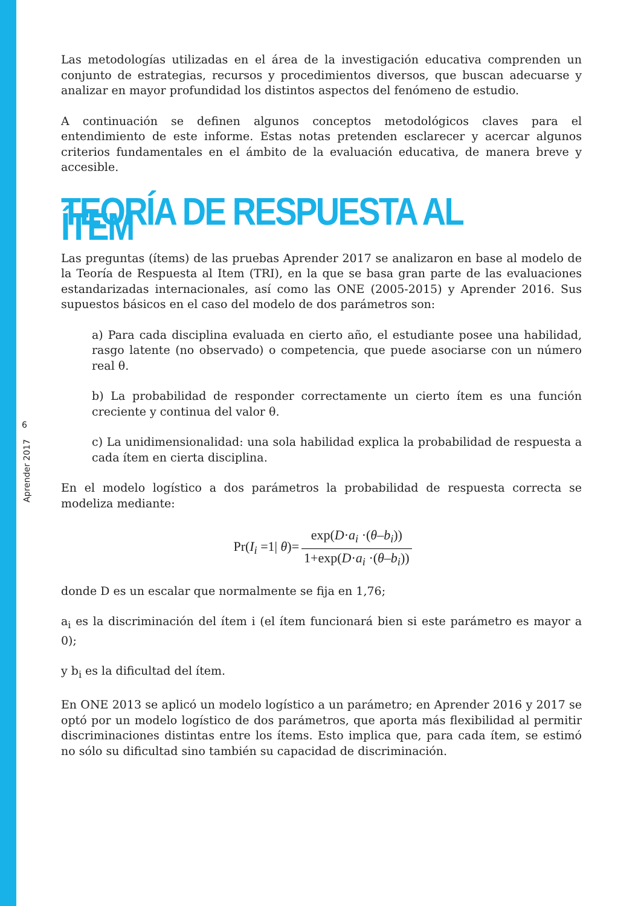6
Aprender 2017
Las metodologías utilizadas en el área de la investigación educativa comprenden un conjunto de estrategias, recursos y procedimientos diversos, que buscan adecuarse y analizar en mayor profundidad los distintos aspectos del fenómeno de estudio.
A continuación se definen algunos conceptos metodológicos claves para el entendimiento de este informe. Estas notas pretenden esclarecer y acercar algunos criterios fundamentales en el ámbito de la evaluación educativa, de manera breve y accesible.
TEORÍA DE RESPUESTA AL ÍTEM
Las preguntas (ítems) de las pruebas Aprender 2017 se analizaron en base al modelo de la Teoría de Respuesta al Item (TRI), en la que se basa gran parte de las evaluaciones estandarizadas internacionales, así como las ONE (2005-2015) y Aprender 2016. Sus supuestos básicos en el caso del modelo de dos parámetros son:
a) Para cada disciplina evaluada en cierto año, el estudiante posee una habilidad, rasgo latente (no observado) o competencia, que puede asociarse con un número real θ.
b) La probabilidad de responder correctamente un cierto ítem es una función creciente y continua del valor θ.
c) La unidimensionalidad: una sola habilidad explica la probabilidad de respuesta a cada ítem en cierta disciplina.
En el modelo logístico a dos parámetros la probabilidad de respuesta correcta se modeliza mediante:
| Pr( I<sub>i</sub> =1/ θ )= | exp( D · a<sub>i</sub> ·( θ – b<sub>i</sub>)) |
| | 1+exp( D · a<sub>i</sub> ·( θ – b<sub>i</sub>)) |
donde D es un escalar que normalmente se fija en 1,76;
a<sub>i</sub> es la discriminación del ítem i (el ítem funcionará bien si este parámetro es mayor a 0);
y b<sub>i</sub> es la dificultad del ítem.
En ONE 2013 se aplicó un modelo logístico a un parámetro; en Aprender 2016 y 2017 se optó por un modelo logístico de dos parámetros, que aporta más flexibilidad al permitir discriminaciones distintas entre los ítems. Esto implica que, para cada ítem, se estimó no sólo su dificultad sino también su capacidad de discriminación.